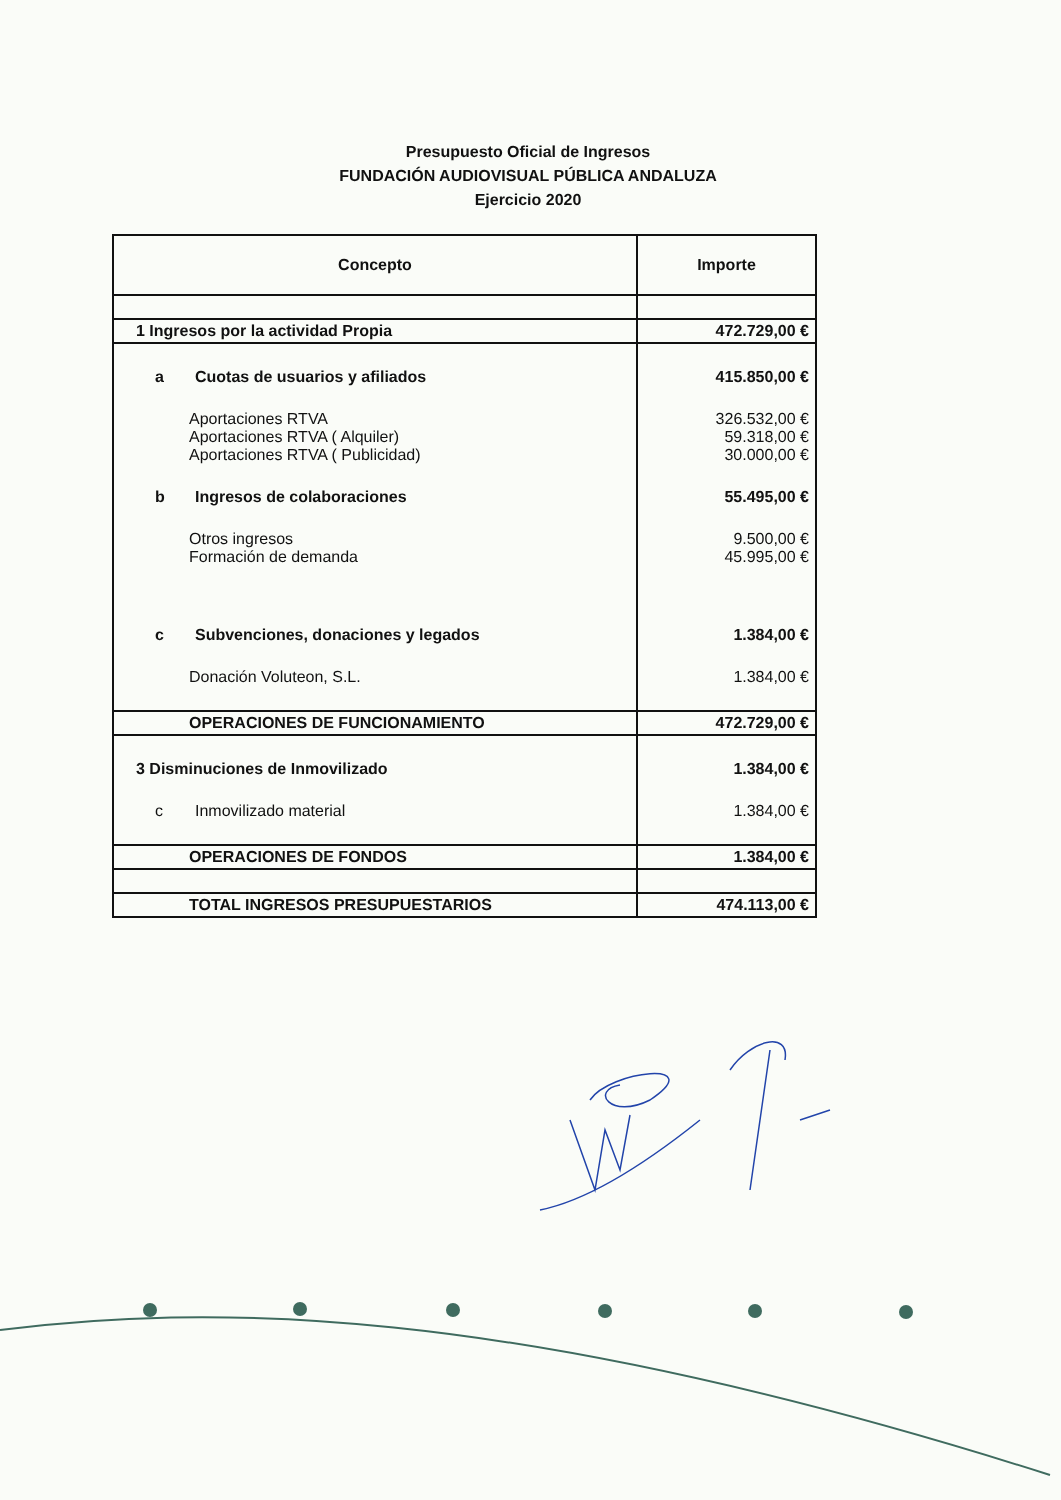Presupuesto Oficial de Ingresos
FUNDACIÓN AUDIOVISUAL PÚBLICA ANDALUZA
Ejercicio 2020
| Concepto | Importe |
| --- | --- |
| 1 Ingresos por la actividad Propia | 472.729,00 € |
| a Cuotas de usuarios y afiliados | 415.850,00 € |
| Aportaciones RTVA | 326.532,00 € |
| Aportaciones RTVA ( Alquiler) | 59.318,00 € |
| Aportaciones RTVA ( Publicidad) | 30.000,00 € |
| b Ingresos de colaboraciones | 55.495,00 € |
| Otros ingresos | 9.500,00 € |
| Formación de demanda | 45.995,00 € |
| c Subvenciones, donaciones y legados | 1.384,00 € |
| Donación Voluteon, S.L. | 1.384,00 € |
| OPERACIONES DE FUNCIONAMIENTO | 472.729,00 € |
| 3 Disminuciones de Inmovilizado | 1.384,00 € |
| c Inmovilizado material | 1.384,00 € |
| OPERACIONES DE FONDOS | 1.384,00 € |
| TOTAL INGRESOS PRESUPUESTARIOS | 474.113,00 € |